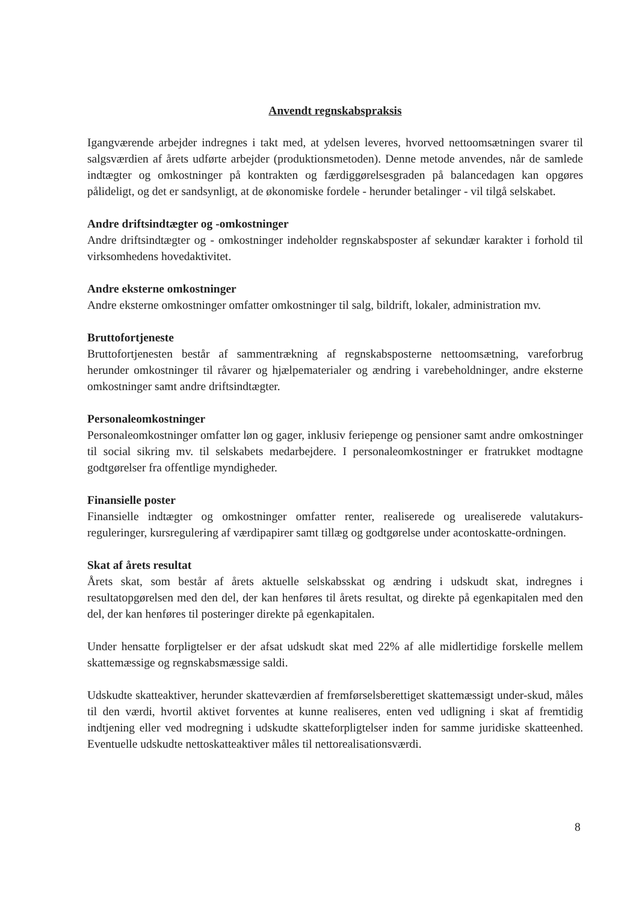Anvendt regnskabspraksis
Igangværende arbejder indregnes i takt med, at ydelsen leveres, hvorved nettoomsætningen svarer til salgsværdien af årets udførte arbejder (produktionsmetoden). Denne metode anvendes, når de samlede indtægter og omkostninger på kontrakten og færdiggørelsesgraden på balancedagen kan opgøres pålideligt, og det er sandsynligt, at de økonomiske fordele - herunder betalinger - vil tilgå selskabet.
Andre driftsindtægter og -omkostninger
Andre driftsindtægter og - omkostninger indeholder regnskabsposter af sekundær karakter i forhold til virksomhedens hovedaktivitet.
Andre eksterne omkostninger
Andre eksterne omkostninger omfatter omkostninger til salg, bildrift, lokaler, administration mv.
Bruttofortjeneste
Bruttofortjenesten består af sammentrækning af regnskabsposterne nettoomsætning, vareforbrug herunder omkostninger til råvarer og hjælpematerialer og ændring i varebeholdninger, andre eksterne omkostninger samt andre driftsindtægter.
Personaleomkostninger
Personaleomkostninger omfatter løn og gager, inklusiv feriepenge og pensioner samt andre omkostninger til social sikring mv. til selskabets medarbejdere. I personaleomkostninger er fratrukket modtagne godtgørelser fra offentlige myndigheder.
Finansielle poster
Finansielle indtægter og omkostninger omfatter renter, realiserede og urealiserede valutakurs-reguleringer, kursregulering af værdipapirer samt tillæg og godtgørelse under acontoskatte-ordningen.
Skat af årets resultat
Årets skat, som består af årets aktuelle selskabsskat og ændring i udskudt skat, indregnes i resultatopgørelsen med den del, der kan henføres til årets resultat, og direkte på egenkapitalen med den del, der kan henføres til posteringer direkte på egenkapitalen.
Under hensatte forpligtelser er der afsat udskudt skat med 22% af alle midlertidige forskelle mellem skattemæssige og regnskabsmæssige saldi.
Udskudte skatteaktiver, herunder skatteværdien af fremførselsberettiget skattemæssigt under-skud, måles til den værdi, hvortil aktivet forventes at kunne realiseres, enten ved udligning i skat af fremtidig indtjening eller ved modregning i udskudte skatteforpligtelser inden for samme juridiske skatteenhed. Eventuelle udskudte nettoskatteaktiver måles til nettorealisationsværdi.
8